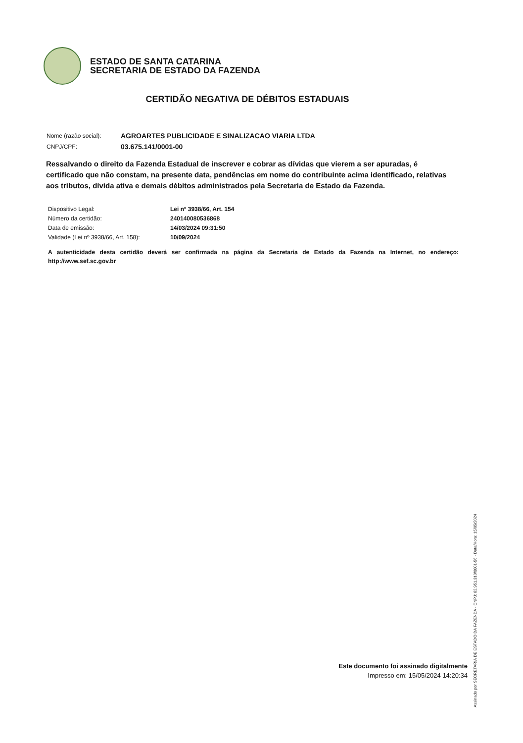ESTADO DE SANTA CATARINA
SECRETARIA DE ESTADO DA FAZENDA
CERTIDÃO NEGATIVA DE DÉBITOS ESTADUAIS
| Nome (razão social): | AGROARTES PUBLICIDADE E SINALIZACAO VIARIA LTDA |
| CNPJ/CPF: | 03.675.141/0001-00 |
Ressalvando o direito da Fazenda Estadual de inscrever e cobrar as dívidas que vierem a ser apuradas, é certificado que não constam, na presente data, pendências em nome do contribuinte acima identificado, relativas aos tributos, dívida ativa e demais débitos administrados pela Secretaria de Estado da Fazenda.
| Dispositivo Legal: | Lei nº 3938/66, Art. 154 |
| Número da certidão: | 240140080536868 |
| Data de emissão: | 14/03/2024 09:31:50 |
| Validade (Lei nº 3938/66, Art. 158): | 10/09/2024 |
A autenticidade desta certidão deverá ser confirmada na página da Secretaria de Estado da Fazenda na Internet, no endereço: http://www.sef.sc.gov.br
Este documento foi assinado digitalmente
Impresso em: 15/05/2024 14:20:34
Assinado por SECRETARIA DE ESTADO DA FAZENDA - CNPJ: 82.951.310/0001-56 - Data/Hora: 15/05/2024